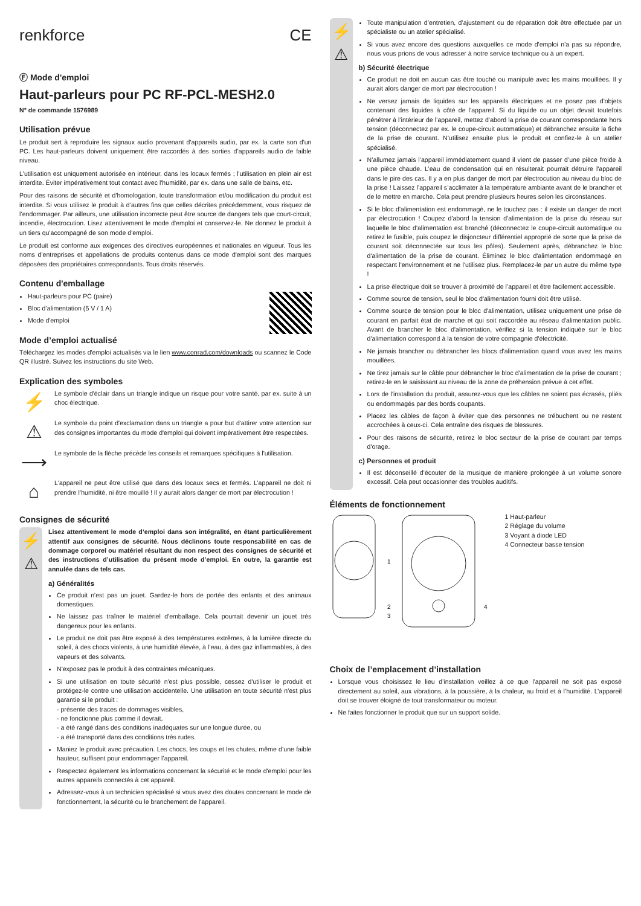renkforce CE
Ⓕ Mode d'emploi
Haut-parleurs pour PC RF-PCL-MESH2.0
N° de commande 1576989
Utilisation prévue
Le produit sert à reproduire les signaux audio provenant d'appareils audio, par ex. la carte son d'un PC. Les haut-parleurs doivent uniquement être raccordés à des sorties d’appareils audio de faible niveau.
L'utilisation est uniquement autorisée en intérieur, dans les locaux fermés ; l'utilisation en plein air est interdite. Éviter impérativement tout contact avec l'humidité, par ex. dans une salle de bains, etc.
Pour des raisons de sécurité et d'homologation, toute transformation et/ou modification du produit est interdite. Si vous utilisez le produit à d’autres fins que celles décrites précédemment, vous risquez de l’endommager. Par ailleurs, une utilisation incorrecte peut être source de dangers tels que court-circuit, incendie, électrocution. Lisez attentivement le mode d'emploi et conservez-le. Ne donnez le produit à un tiers qu'accompagné de son mode d'emploi.
Le produit est conforme aux exigences des directives européennes et nationales en vigueur. Tous les noms d'entreprises et appellations de produits contenus dans ce mode d'emploi sont des marques déposées des propriétaires correspondants. Tous droits réservés.
Contenu d'emballage
Haut-parleurs pour PC (paire)
Bloc d’alimentation (5 V / 1 A)
Mode d'emploi
Mode d’emploi actualisé
Téléchargez les modes d'emploi actualisés via le lien www.conrad.com/downloads ou scannez le Code QR illustré. Suivez les instructions du site Web.
Explication des symboles
⚡
Le symbole d'éclair dans un triangle indique un risque pour votre santé, par ex. suite à un choc électrique.
⚠
Le symbole du point d'exclamation dans un triangle a pour but d'attirer votre attention sur des consignes importantes du mode d'emploi qui doivent impérativement être respectées.
⟶
Le symbole de la flèche précède les conseils et remarques spécifiques à l'utilisation.
⌂
L'appareil ne peut être utilisé que dans des locaux secs et fermés. L’appareil ne doit ni prendre l’humidité, ni être mouillé ! Il y aurait alors danger de mort par électrocution !
Consignes de sécurité
⚡
⚠
Lisez attentivement le mode d’emploi dans son intégralité, en étant particulièrement attentif aux consignes de sécurité. Nous déclinons toute responsabilité en cas de dommage corporel ou matériel résultant du non respect des consignes de sécurité et des instructions d’utilisation du présent mode d’emploi. En outre, la garantie est annulée dans de tels cas.
a) Généralités
Ce produit n'est pas un jouet. Gardez-le hors de portée des enfants et des animaux domestiques.
Ne laissez pas traîner le matériel d'emballage. Cela pourrait devenir un jouet très dangereux pour les enfants.
Le produit ne doit pas être exposé à des températures extrêmes, à la lumière directe du soleil, à des chocs violents, à une humidité élevée, à l’eau, à des gaz inflammables, à des vapeurs et des solvants.
N'exposez pas le produit à des contraintes mécaniques.
Si une utilisation en toute sécurité n'est plus possible, cessez d'utiliser le produit et protégez-le contre une utilisation accidentelle. Une utilisation en toute sécurité n'est plus garantie si le produit :
- présente des traces de dommages visibles,
- ne fonctionne plus comme il devrait,
- a été rangé dans des conditions inadéquates sur une longue durée, ou
- a été transporté dans des conditions très rudes.
Maniez le produit avec précaution. Les chocs, les coups et les chutes, même d’une faible hauteur, suffisent pour endommager l’appareil.
Respectez également les informations concernant la sécurité et le mode d'emploi pour les autres appareils connectés à cet appareil.
Adressez-vous à un technicien spécialisé si vous avez des doutes concernant le mode de fonctionnement, la sécurité ou le branchement de l'appareil.
⚡
⚠
Toute manipulation d’entretien, d’ajustement ou de réparation doit être effectuée par un spécialiste ou un atelier spécialisé.
Si vous avez encore des questions auxquelles ce mode d'emploi n'a pas su répondre, nous vous prions de vous adresser à notre service technique ou à un expert.
b) Sécurité électrique
Ce produit ne doit en aucun cas être touché ou manipulé avec les mains mouillées. Il y aurait alors danger de mort par électrocution !
Ne versez jamais de liquides sur les appareils électriques et ne posez pas d'objets contenant des liquides à côté de l'appareil. Si du liquide ou un objet devait toutefois pénétrer à l’intérieur de l’appareil, mettez d’abord la prise de courant correspondante hors tension (déconnectez par ex. le coupe-circuit automatique) et débranchez ensuite la fiche de la prise de courant. N’utilisez ensuite plus le produit et confiez-le à un atelier spécialisé.
N’allumez jamais l’appareil immédiatement quand il vient de passer d’une pièce froide à une pièce chaude. L’eau de condensation qui en résulterait pourrait détruire l'appareil dans le pire des cas. Il y a en plus danger de mort par électrocution au niveau du bloc de la prise ! Laissez l’appareil s’acclimater à la température ambiante avant de le brancher et de le mettre en marche. Cela peut prendre plusieurs heures selon les circonstances.
Si le bloc d'alimentation est endommagé, ne le touchez pas : il existe un danger de mort par électrocution ! Coupez d'abord la tension d'alimentation de la prise du réseau sur laquelle le bloc d'alimentation est branché (déconnectez le coupe-circuit automatique ou retirez le fusible, puis coupez le disjoncteur différentiel approprié de sorte que la prise de courant soit déconnectée sur tous les pôles). Seulement après, débranchez le bloc d'alimentation de la prise de courant. Éliminez le bloc d'alimentation endommagé en respectant l'environnement et ne l'utilisez plus. Remplacez-le par un autre du même type !
La prise électrique doit se trouver à proximité de l’appareil et être facilement accessible.
Comme source de tension, seul le bloc d'alimentation fourni doit être utilisé.
Comme source de tension pour le bloc d'alimentation, utilisez uniquement une prise de courant en parfait état de marche et qui soit raccordée au réseau d'alimentation public. Avant de brancher le bloc d'alimentation, vérifiez si la tension indiquée sur le bloc d'alimentation correspond à la tension de votre compagnie d'électricité.
Ne jamais brancher ou débrancher les blocs d'alimentation quand vous avez les mains mouillées.
Ne tirez jamais sur le câble pour débrancher le bloc d'alimentation de la prise de courant ; retirez-le en le saisissant au niveau de la zone de préhension prévue à cet effet.
Lors de l'installation du produit, assurez-vous que les câbles ne soient pas écrasés, pliés ou endommagés par des bords coupants.
Placez les câbles de façon à éviter que des personnes ne trébuchent ou ne restent accrochées à ceux-ci. Cela entraîne des risques de blessures.
Pour des raisons de sécurité, retirez le bloc secteur de la prise de courant par temps d'orage.
c) Personnes et produit
Il est déconseillé d’écouter de la musique de manière prolongée à un volume sonore excessif. Cela peut occasionner des troubles auditifs.
Éléments de fonctionnement
1
2
3
4
1 Haut-parleur
2 Réglage du volume
3 Voyant à diode LED
4 Connecteur basse tension
Choix de l’emplacement d’installation
Lorsque vous choisissez le lieu d’installation veillez à ce que l’appareil ne soit pas exposé directement au soleil, aux vibrations, à la poussière, à la chaleur, au froid et à l’humidité. L’appareil doit se trouver éloigné de tout transformateur ou moteur.
Ne faites fonctionner le produit que sur un support solide.